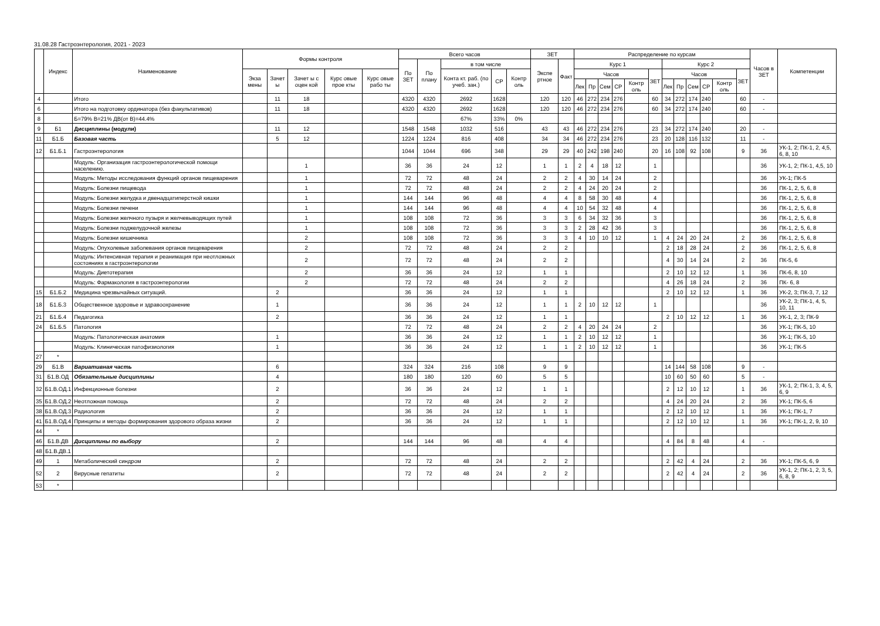31.08.28 Гастроэнтерология, 2021 - 2023
| | Индекс | Наименование | Формы контроля | | | | | Всего часов | | | | | ЗЕТ | | Распределение по курсам | | | | | | | | | | | | Часов в ЗЕТ | Компетенции |
| --- | --- | --- | --- | --- | --- | --- | --- | --- | --- | --- | --- | --- | --- | --- | --- | --- | --- | --- | --- | --- | --- | --- | --- | --- | --- | --- | --- | --- |
| | | | | | | | | По ЗЕТ | По плану | в том числе | | | Экспе ртное | Факт | Курс 1 | | | | | | Курс 2 | | | | | | | |
| | | | Экза мены | Зачет ы | Зачет ы с оцен кой | Курс овые прое кты | Курс овые рабо ты | | | Конта кт. раб. (по учеб. зан.) | СР | Контр оль | | | Часов | | | | | ЗЕТ | Часов | | | | | ЗЕТ | | |
| | | | | | | | | | | | | | | | Лек | Пр | Сем | СР | Контр оль | | Лек | Пр | Сем | СР | Контр оль | | | |
| 4 | | Итого | | 11 | 18 | | | 4320 | 4320 | 2692 | 1628 | | 120 | 120 | 46 | 272 | 234 | 276 | | 60 | 34 | 272 | 174 | 240 | | 60 | - | |
| 6 | | Итого на подготовку ординатора (без факультативов) | | 11 | 18 | | | 4320 | 4320 | 2692 | 1628 | | 120 | 120 | 46 | 272 | 234 | 276 | | 60 | 34 | 272 | 174 | 240 | | 60 | - | |
| 8 | | Б=79% В=21% ДВ(от В)=44.4% | | | | | | | | 67% | 33% | 0% | | | | | | | | | | | | | | | | |
| 9 | Б1 | Дисциплины (модули) | | 11 | 12 | | | 1548 | 1548 | 1032 | 516 | | 43 | 43 | 46 | 272 | 234 | 276 | | 23 | 34 | 272 | 174 | 240 | | 20 | - | |
| 11 | Б1.Б | Базовая часть | | 5 | 12 | | | 1224 | 1224 | 816 | 408 | | 34 | 34 | 46 | 272 | 234 | 276 | | 23 | 20 | 128 | 116 | 132 | | 11 | - | |
| 12 | Б1.Б.1 | Гастроэнтерология | | | | | | 1044 | 1044 | 696 | 348 | | 29 | 29 | 40 | 242 | 198 | 240 | | 20 | 16 | 108 | 92 | 108 | | 9 | 36 | УК-1, 2; ПК-1, 2, 4,5, 6, 8, 10 |
| | | Модуль: Организация гастроэнтерологической помощи населению. | | | 1 | | | 36 | 36 | 24 | 12 | | 1 | 1 | 2 | 4 | 18 | 12 | | 1 | | | | | | | 36 | УК-1, 2; ПК-1, 4,5, 10 |
| | | Модуль: Методы исследования функций органов пищеварения | | | 1 | | | 72 | 72 | 48 | 24 | | 2 | 2 | 4 | 30 | 14 | 24 | | 2 | | | | | | | 36 | УК-1; ПК-5 |
| | | Модуль: Болезни пищевода | | | 1 | | | 72 | 72 | 48 | 24 | | 2 | 2 | 4 | 24 | 20 | 24 | | 2 | | | | | | | 36 | ПК-1, 2, 5, 6, 8 |
| | | Модуль: Болезни желудка и двенадцатиперстной кишки | | | 1 | | | 144 | 144 | 96 | 48 | | 4 | 4 | 8 | 58 | 30 | 48 | | 4 | | | | | | | 36 | ПК-1, 2, 5, 6, 8 |
| | | Модуль: Болезни печени | | | 1 | | | 144 | 144 | 96 | 48 | | 4 | 4 | 10 | 54 | 32 | 48 | | 4 | | | | | | | 36 | ПК-1, 2, 5, 6, 8 |
| | | Модуль: Болезни желчного пузыря и желчевыводящих путей | | | 1 | | | 108 | 108 | 72 | 36 | | 3 | 3 | 6 | 34 | 32 | 36 | | 3 | | | | | | | 36 | ПК-1, 2, 5, 6, 8 |
| | | Модуль: Болезни поджелудочной железы | | | 1 | | | 108 | 108 | 72 | 36 | | 3 | 3 | 2 | 28 | 42 | 36 | | 3 | | | | | | | 36 | ПК-1, 2, 5, 6, 8 |
| | | Модуль: Болезни кишечника | | | 2 | | | 108 | 108 | 72 | 36 | | 3 | 3 | 4 | 10 | 10 | 12 | | 1 | 4 | 24 | 20 | 24 | | 2 | 36 | ПК-1, 2, 5, 6, 8 |
| | | Модуль: Опухолевые заболевания органов пищеварения | | | 2 | | | 72 | 72 | 48 | 24 | | 2 | 2 | | | | | | | 2 | 18 | 28 | 24 | | 2 | 36 | ПК-1, 2, 5, 6, 8 |
| | | Модуль: Интенсивная терапия и реанимация при неотложных состояниях в гастроэнтерологии | | | 2 | | | 72 | 72 | 48 | 24 | | 2 | 2 | | | | | | | 4 | 30 | 14 | 24 | | 2 | 36 | ПК-5, 6 |
| | | Модуль: Диетотерапия | | | 2 | | | 36 | 36 | 24 | 12 | | 1 | 1 | | | | | | | 2 | 10 | 12 | 12 | | 1 | 36 | ПК-6, 8, 10 |
| | | Модуль: Фармакология в гастроэнтерологии | | | 2 | | | 72 | 72 | 48 | 24 | | 2 | 2 | | | | | | | 4 | 26 | 18 | 24 | | 2 | 36 | ПК- 6, 8 |
| 15 | Б1.Б.2 | Медицина чрезвычайных ситуаций. | | 2 | | | | 36 | 36 | 24 | 12 | | 1 | 1 | | | | | | | 2 | 10 | 12 | 12 | | 1 | 36 | УК-2, 3; ПК-3, 7, 12 |
| 18 | Б1.Б.3 | Общественное здоровье и здравоохранение | | 1 | | | | 36 | 36 | 24 | 12 | | 1 | 1 | 2 | 10 | 12 | 12 | | 1 | | | | | | | 36 | УК-2, 3; ПК-1, 4, 5, 10, 11 |
| 21 | Б1.Б.4 | Педагогика | | 2 | | | | 36 | 36 | 24 | 12 | | 1 | 1 | | | | | | | 2 | 10 | 12 | 12 | | 1 | 36 | УК-1, 2, 3; ПК-9 |
| 24 | Б1.Б.5 | Патология | | | | | | 72 | 72 | 48 | 24 | | 2 | 2 | 4 | 20 | 24 | 24 | | 2 | | | | | | | 36 | УК-1; ПК-5, 10 |
| | | Модуль: Патологическая анатомия | | 1 | | | | 36 | 36 | 24 | 12 | | 1 | 1 | 2 | 10 | 12 | 12 | | 1 | | | | | | | 36 | УК-1; ПК-5, 10 |
| | | Модуль: Клиническая патофизиология | | 1 | | | | 36 | 36 | 24 | 12 | | 1 | 1 | 2 | 10 | 12 | 12 | | 1 | | | | | | | 36 | УК-1; ПК-5 |
| 27 | * | | | | | | | | | | | | | | | | | | | | | | | | | | | |
| 29 | Б1.В | Вариативная часть | | 6 | | | | 324 | 324 | 216 | 108 | | 9 | 9 | | | | | | | 14 | 144 | 58 | 108 | | 9 | - | |
| 31 | Б1.В.ОД | Обязательные дисциплины | | 4 | | | | 180 | 180 | 120 | 60 | | 5 | 5 | | | | | | | 10 | 60 | 50 | 60 | | 5 | - | |
| 32 | Б1.В.ОД.1 | Инфекционные болезни | | 2 | | | | 36 | 36 | 24 | 12 | | 1 | 1 | | | | | | | 2 | 12 | 10 | 12 | | 1 | 36 | УК-1, 2; ПК-1, 3, 4, 5, 6, 9 |
| 35 | Б1.В.ОД.2 | Неотложная помощь | | 2 | | | | 72 | 72 | 48 | 24 | | 2 | 2 | | | | | | | 4 | 24 | 20 | 24 | | 2 | 36 | УК-1; ПК-5, 6 |
| 38 | Б1.В.ОД.3 | Радиология | | 2 | | | | 36 | 36 | 24 | 12 | | 1 | 1 | | | | | | | 2 | 12 | 10 | 12 | | 1 | 36 | УК-1; ПК-1, 7 |
| 41 | Б1.В.ОД.4 | Принципы и методы формирования здорового образа жизни | | 2 | | | | 36 | 36 | 24 | 12 | | 1 | 1 | | | | | | | 2 | 12 | 10 | 12 | | 1 | 36 | УК-1; ПК-1, 2, 9, 10 |
| 44 | * | | | | | | | | | | | | | | | | | | | | | | | | | | | |
| 46 | Б1.В.ДВ | Дисциплины по выбору | | 2 | | | | 144 | 144 | 96 | 48 | | 4 | 4 | | | | | | | 4 | 84 | 8 | 48 | | 4 | - | |
| 48 | Б1.В.ДВ.1 | | | | | | | | | | | | | | | | | | | | | | | | | | | |
| 49 | 1 | Метаболический синдром | | 2 | | | | 72 | 72 | 48 | 24 | | 2 | 2 | | | | | | | 2 | 42 | 4 | 24 | | 2 | 36 | УК-1; ПК-5, 6, 9 |
| 52 | 2 | Вирусные гепатиты | | 2 | | | | 72 | 72 | 48 | 24 | | 2 | 2 | | | | | | | 2 | 42 | 4 | 24 | | 2 | 36 | УК-1, 2; ПК-1, 2, 3, 5, 6, 8, 9 |
| 53 | * | | | | | | | | | | | | | | | | | | | | | | | | | | | |